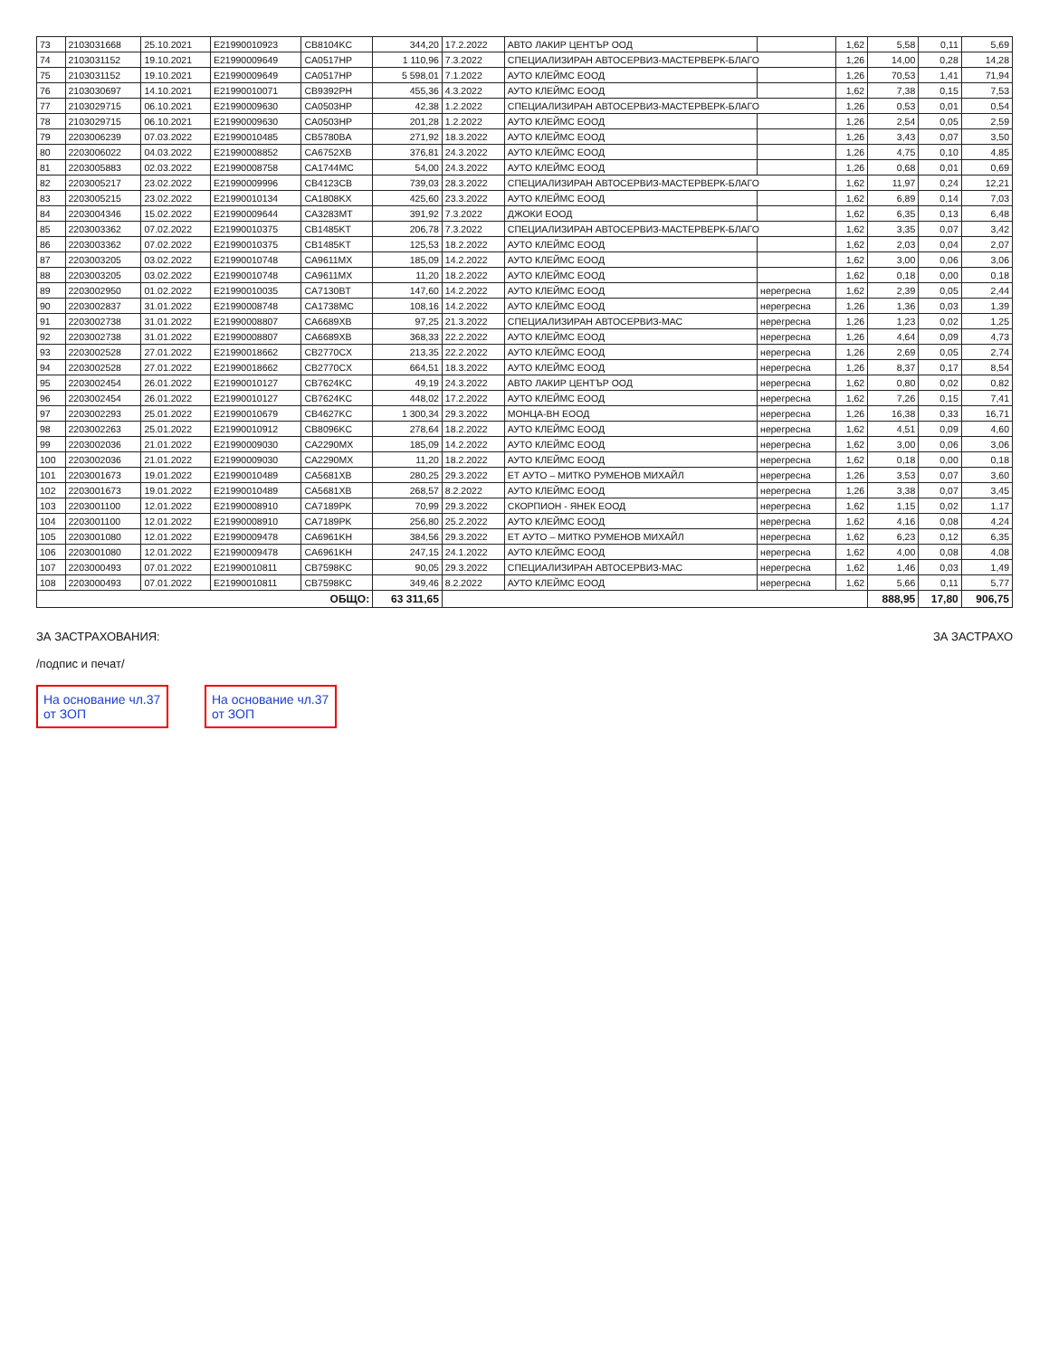| 73 | 2103031668 | 25.10.2021 | E21990010923 | CB8104KC | 344,20 | 17.2.2022 | АВТО ЛАКИР ЦЕНТЪР ООД | | 1,62 | 5,58 | 0,11 | 5,69 |
| 74 | 2103031152 | 19.10.2021 | E21990009649 | CA0517HP | 1 110,96 | 7.3.2022 | СПЕЦИАЛИЗИРАН АВТОСЕРВИЗ-МАСТЕРВЕРК-БЛАГО | | 1,26 | 14,00 | 0,28 | 14,28 |
| 75 | 2103031152 | 19.10.2021 | E21990009649 | CA0517HP | 5 598,01 | 7.1.2022 | АУТО КЛЕЙМС ЕООД | | 1,26 | 70,53 | 1,41 | 71,94 |
| 76 | 2103030697 | 14.10.2021 | E21990010071 | CB9392PH | 455,36 | 4.3.2022 | АУТО КЛЕЙМС ЕООД | | 1,62 | 7,38 | 0,15 | 7,53 |
| 77 | 2103029715 | 06.10.2021 | E21990009630 | CA0503HP | 42,38 | 1.2.2022 | СПЕЦИАЛИЗИРАН АВТОСЕРВИЗ-МАСТЕРВЕРК-БЛАГО | | 1,26 | 0,53 | 0,01 | 0,54 |
| 78 | 2103029715 | 06.10.2021 | E21990009630 | CA0503HP | 201,28 | 1.2.2022 | АУТО КЛЕЙМС ЕООД | | 1,26 | 2,54 | 0,05 | 2,59 |
| 79 | 2203006239 | 07.03.2022 | E21990010485 | CB5780BA | 271,92 | 18.3.2022 | АУТО КЛЕЙМС ЕООД | | 1,26 | 3,43 | 0,07 | 3,50 |
| 80 | 2203006022 | 04.03.2022 | E21990008852 | CA6752XB | 376,81 | 24.3.2022 | АУТО КЛЕЙМС ЕООД | | 1,26 | 4,75 | 0,10 | 4,85 |
| 81 | 2203005883 | 02.03.2022 | E21990008758 | CA1744MC | 54,00 | 24.3.2022 | АУТО КЛЕЙМС ЕООД | | 1,26 | 0,68 | 0,01 | 0,69 |
| 82 | 2203005217 | 23.02.2022 | E21990009996 | CB4123CB | 739,03 | 28.3.2022 | СПЕЦИАЛИЗИРАН АВТОСЕРВИЗ-МАСТЕРВЕРК-БЛАГО | | 1,62 | 11,97 | 0,24 | 12,21 |
| 83 | 2203005215 | 23.02.2022 | E21990010134 | CA1808KX | 425,60 | 23.3.2022 | АУТО КЛЕЙМС ЕООД | | 1,62 | 6,89 | 0,14 | 7,03 |
| 84 | 2203004346 | 15.02.2022 | E21990009644 | CA3283MT | 391,92 | 7.3.2022 | ДЖОКИ ЕООД | | 1,62 | 6,35 | 0,13 | 6,48 |
| 85 | 2203003362 | 07.02.2022 | E21990010375 | CB1485KT | 206,78 | 7.3.2022 | СПЕЦИАЛИЗИРАН АВТОСЕРВИЗ-МАСТЕРВЕРК-БЛАГО | | 1,62 | 3,35 | 0,07 | 3,42 |
| 86 | 2203003362 | 07.02.2022 | E21990010375 | CB1485KT | 125,53 | 18.2.2022 | АУТО КЛЕЙМС ЕООД | | 1,62 | 2,03 | 0,04 | 2,07 |
| 87 | 2203003205 | 03.02.2022 | E21990010748 | CA9611MX | 185,09 | 14.2.2022 | АУТО КЛЕЙМС ЕООД | | 1,62 | 3,00 | 0,06 | 3,06 |
| 88 | 2203003205 | 03.02.2022 | E21990010748 | CA9611MX | 11,20 | 18.2.2022 | АУТО КЛЕЙМС ЕООД | | 1,62 | 0,18 | 0,00 | 0,18 |
| 89 | 2203002950 | 01.02.2022 | E21990010035 | CA7130BT | 147,60 | 14.2.2022 | АУТО КЛЕЙМС ЕООД | нерегресна | 1,62 | 2,39 | 0,05 | 2,44 |
| 90 | 2203002837 | 31.01.2022 | E21990008748 | CA1738MC | 108,16 | 14.2.2022 | АУТО КЛЕЙМС ЕООД | нерегресна | 1,26 | 1,36 | 0,03 | 1,39 |
| 91 | 2203002738 | 31.01.2022 | E21990008807 | CA6689XB | 97,25 | 21.3.2022 | СПЕЦИАЛИЗИРАН АВТОСЕРВИЗ-МАС | нерегресна | 1,26 | 1,23 | 0,02 | 1,25 |
| 92 | 2203002738 | 31.01.2022 | E21990008807 | CA6689XB | 368,33 | 22.2.2022 | АУТО КЛЕЙМС ЕООД | нерегресна | 1,26 | 4,64 | 0,09 | 4,73 |
| 93 | 2203002528 | 27.01.2022 | E21990018662 | CB2770CX | 213,35 | 22.2.2022 | АУТО КЛЕЙМС ЕООД | нерегресна | 1,26 | 2,69 | 0,05 | 2,74 |
| 94 | 2203002528 | 27.01.2022 | E21990018662 | CB2770CX | 664,51 | 18.3.2022 | АУТО КЛЕЙМС ЕООД | нерегресна | 1,26 | 8,37 | 0,17 | 8,54 |
| 95 | 2203002454 | 26.01.2022 | E21990010127 | CB7624KC | 49,19 | 24.3.2022 | АВТО ЛАКИР ЦЕНТЪР ООД | нерегресна | 1,62 | 0,80 | 0,02 | 0,82 |
| 96 | 2203002454 | 26.01.2022 | E21990010127 | CB7624KC | 448,02 | 17.2.2022 | АУТО КЛЕЙМС ЕООД | нерегресна | 1,62 | 7,26 | 0,15 | 7,41 |
| 97 | 2203002293 | 25.01.2022 | E21990010679 | CB4627KC | 1 300,34 | 29.3.2022 | МОНЦА-ВН ЕООД | нерегресна | 1,26 | 16,38 | 0,33 | 16,71 |
| 98 | 2203002263 | 25.01.2022 | E21990010912 | CB8096KC | 278,64 | 18.2.2022 | АУТО КЛЕЙМС ЕООД | нерегресна | 1,62 | 4,51 | 0,09 | 4,60 |
| 99 | 2203002036 | 21.01.2022 | E21990009030 | CA2290MX | 185,09 | 14.2.2022 | АУТО КЛЕЙМС ЕООД | нерегресна | 1,62 | 3,00 | 0,06 | 3,06 |
| 100 | 2203002036 | 21.01.2022 | E21990009030 | CA2290MX | 11,20 | 18.2.2022 | АУТО КЛЕЙМС ЕООД | нерегресна | 1,62 | 0,18 | 0,00 | 0,18 |
| 101 | 2203001673 | 19.01.2022 | E21990010489 | CA5681XB | 280,25 | 29.3.2022 | ЕТ АУТО – МИТКО РУМЕНОВ МИХАЙЛ | нерегресна | 1,26 | 3,53 | 0,07 | 3,60 |
| 102 | 2203001673 | 19.01.2022 | E21990010489 | CA5681XB | 268,57 | 8.2.2022 | АУТО КЛЕЙМС ЕООД | нерегресна | 1,26 | 3,38 | 0,07 | 3,45 |
| 103 | 2203001100 | 12.01.2022 | E21990008910 | CA7189PK | 70,99 | 29.3.2022 | СКОРПИОН - ЯНЕК ЕООД | нерегресна | 1,62 | 1,15 | 0,02 | 1,17 |
| 104 | 2203001100 | 12.01.2022 | E21990008910 | CA7189PK | 256,80 | 25.2.2022 | АУТО КЛЕЙМС ЕООД | нерегресна | 1,62 | 4,16 | 0,08 | 4,24 |
| 105 | 2203001080 | 12.01.2022 | E21990009478 | CA6961KH | 384,56 | 29.3.2022 | ЕТ АУТО – МИТКО РУМЕНОВ МИХАЙЛ | нерегресна | 1,62 | 6,23 | 0,12 | 6,35 |
| 106 | 2203001080 | 12.01.2022 | E21990009478 | CA6961KH | 247,15 | 24.1.2022 | АУТО КЛЕЙМС ЕООД | нерегресна | 1,62 | 4,00 | 0,08 | 4,08 |
| 107 | 2203000493 | 07.01.2022 | E21990010811 | CB7598KC | 90,05 | 29.3.2022 | СПЕЦИАЛИЗИРАН АВТОСЕРВИЗ-МАС | нерегресна | 1,62 | 1,46 | 0,03 | 1,49 |
| 108 | 2203000493 | 07.01.2022 | E21990010811 | CB7598KC | 349,46 | 8.2.2022 | АУТО КЛЕЙМС ЕООД | нерегресна | 1,62 | 5,66 | 0,11 | 5,77 |
| ОБЩО: | | | | | 63 311,65 | | | | | 888,95 | 17,80 | 906,75 |
ЗА ЗАСТРАХОВАНИЯ:
/подпис и печат/
ЗА ЗАСТРАХО
На основание чл.37 от ЗОП
На основание чл.37 от ЗОП